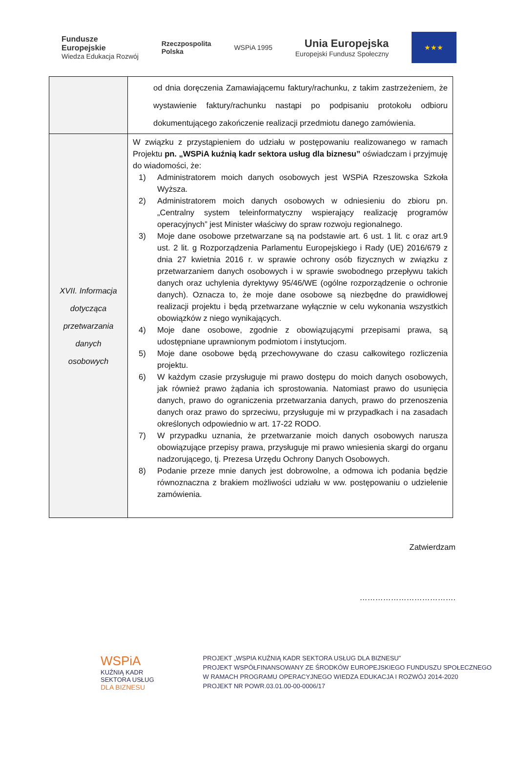Fundusze
Europejskie
Wiedza Edukacja Rozwój
Rzeczpospolita
Polska
WSPiA 1995
Unia Europejska
Europejski Fundusz Społeczny
★★★
| | od dnia doręczenia Zamawiającemu faktury/rachunku, z takim zastrzeżeniem, że wystawienie faktury/rachunku nastąpi po podpisaniu protokołu odbioru dokumentującego zakończenie realizacji przedmiotu danego zamówienia. |
| XVII. Informacja dotycząca przetwarzania danych osobowych | W związku z przystąpieniem do udziału w postępowaniu realizowanego w ramach Projektu pn. „WSPiA kuźnią kadr sektora usług dla biznesu” oświadczam i przyjmuję do wiadomości, że: 1) Administratorem moich danych osobowych jest WSPiA Rzeszowska Szkoła Wyższa. 2) Administratorem moich danych osobowych w odniesieniu do zbioru pn. „Centralny system teleinformatyczny wspierający realizację programów operacyjnych” jest Minister właściwy do spraw rozwoju regionalnego. 3) Moje dane osobowe przetwarzane są na podstawie art. 6 ust. 1 lit. c oraz art.9 ust. 2 lit. g Rozporządzenia Parlamentu Europejskiego i Rady (UE) 2016/679 z dnia 27 kwietnia 2016 r. w sprawie ochrony osób fizycznych w związku z przetwarzaniem danych osobowych i w sprawie swobodnego przepływu takich danych oraz uchylenia dyrektywy 95/46/WE (ogólne rozporządzenie o ochronie danych). Oznacza to, że moje dane osobowe są niezbędne do prawidłowej realizacji projektu i będą przetwarzane wyłącznie w celu wykonania wszystkich obowiązków z niego wynikających. 4) Moje dane osobowe, zgodnie z obowiązującymi przepisami prawa, są udostępniane uprawnionym podmiotom i instytucjom. 5) Moje dane osobowe będą przechowywane do czasu całkowitego rozliczenia projektu. 6) W każdym czasie przysługuje mi prawo dostępu do moich danych osobowych, jak również prawo żądania ich sprostowania. Natomiast prawo do usunięcia danych, prawo do ograniczenia przetwarzania danych, prawo do przenoszenia danych oraz prawo do sprzeciwu, przysługuje mi w przypadkach i na zasadach określonych odpowiednio w art. 17-22 RODO. 7) W przypadku uznania, że przetwarzanie moich danych osobowych narusza obowiązujące przepisy prawa, przysługuje mi prawo wniesienia skargi do organu nadzorującego, tj. Prezesa Urzędu Ochrony Danych Osobowych. 8) Podanie przeze mnie danych jest dobrowolne, a odmowa ich podania będzie równoznaczna z brakiem możliwości udziału w ww. postępowaniu o udzielenie zamówienia. |
Zatwierdzam
……………………………….
WSPiA
KUŹNIĄ KADR
SEKTORA USŁUG
DLA BIZNESU
PROJEKT „WSPIA KUŹNIĄ KADR SEKTORA USŁUG DLA BIZNESU”
PROJEKT WSPÓŁFINANSOWANY ZE ŚRODKÓW EUROPEJSKIEGO FUNDUSZU SPOŁECZNEGO
W RAMACH PROGRAMU OPERACYJNEGO WIEDZA EDUKACJA I ROZWÓJ 2014-2020
PROJEKT NR POWR.03.01.00-00-0006/17